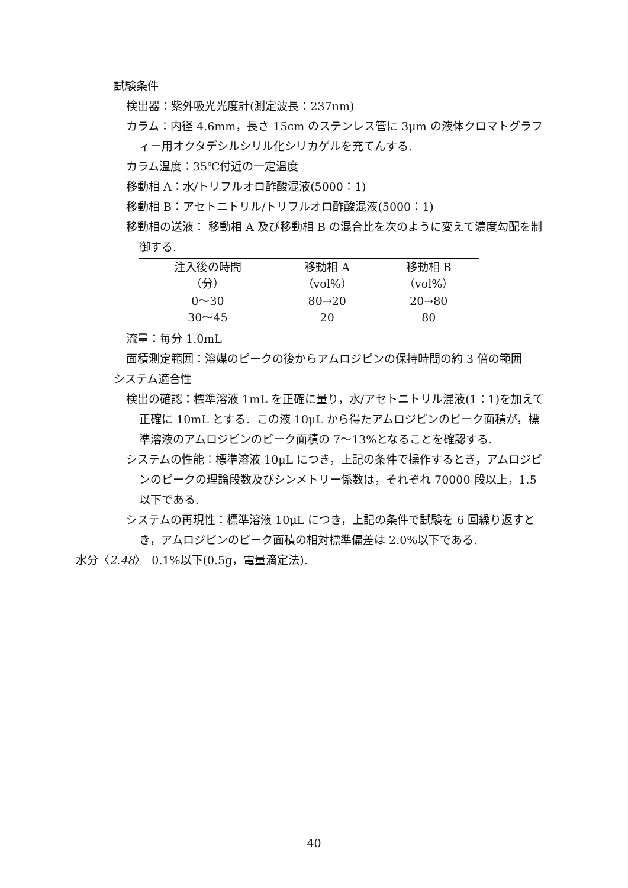試験条件
検出器：紫外吸光光度計(測定波長：237nm)
カラム：内径 4.6mm，長さ 15cm のステンレス管に 3μm の液体クロマトグラフィー用オクタデシルシリル化シリカゲルを充てんする.
カラム温度：35℃付近の一定温度
移動相 A：水/トリフルオロ酢酸混液(5000：1)
移動相 B：アセトニトリル/トリフルオロ酢酸混液(5000：1)
移動相の送液： 移動相 A 及び移動相 B の混合比を次のように変えて濃度勾配を制御する.
| 注入後の時間 | 移動相 A | 移動相 B |
| --- | --- | --- |
| （分） | （vol%） | （vol%） |
| 0～30 | 80→20 | 20→80 |
| 30～45 | 20 | 80 |
流量：毎分 1.0mL
面積測定範囲：溶媒のピークの後からアムロジピンの保持時間の約 3 倍の範囲
システム適合性
検出の確認：標準溶液 1mL を正確に量り，水/アセトニトリル混液(1：1)を加えて正確に 10mL とする．この液 10μL から得たアムロジピンのピーク面積が，標準溶液のアムロジピンのピーク面積の 7～13%となることを確認する.
システムの性能：標準溶液 10μL につき，上記の条件で操作するとき，アムロジピンのピークの理論段数及びシンメトリー係数は，それぞれ 70000 段以上，1.5 以下である.
システムの再現性：標準溶液 10μL につき，上記の条件で試験を 6 回繰り返すとき，アムロジピンのピーク面積の相対標準偏差は 2.0%以下である.
水分〈2.48〉　0.1%以下(0.5g，電量滴定法).
40